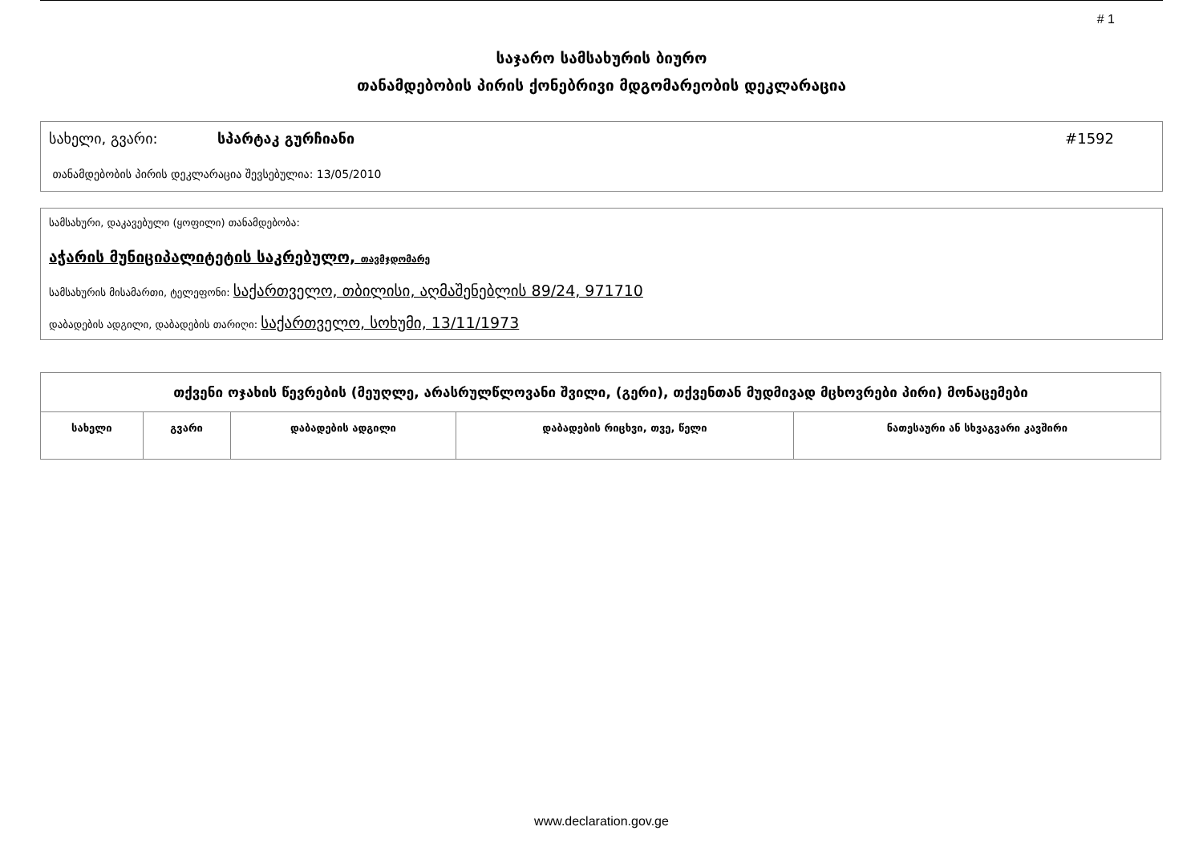# 1
საჯარო სამსახურის ბიურო
თანამდებობის პირის ქონებრივი მდგომარეობის დეკლარაცია
სახელი, გვარი: სპარტაკ გურჩიანი #1592
თანამდებობის პირის დეკლარაცია შევსებულია: 13/05/2010
სამსახური, დაკავებული (ყოფილი) თანამდებობა:
აჭარის მუნიციპალიტეტის საკრებულო, თავმჯდომარე
სამსახურის მისამართი, ტელეფონი: საქართველო, თბილისი, აღმაშენებლის 89/24, 971710
დაბადების ადგილი, დაბადების თარიღი: საქართველო, სოხუმი, 13/11/1973
| თქვენი ოჯახის წევრების (მეუღლე, არასრულწლოვანი შვილი, (გერი), თქვენთან მუდმივად მცხოვრები პირი) მონაცემები | | | | |
| --- | --- | --- | --- | --- |
| სახელი | გვარი | დაბადების ადგილი | დაბადების რიცხვი, თვე, წელი | ნათესაური ან სხვაგვარი კავშირი |
www.declaration.gov.ge